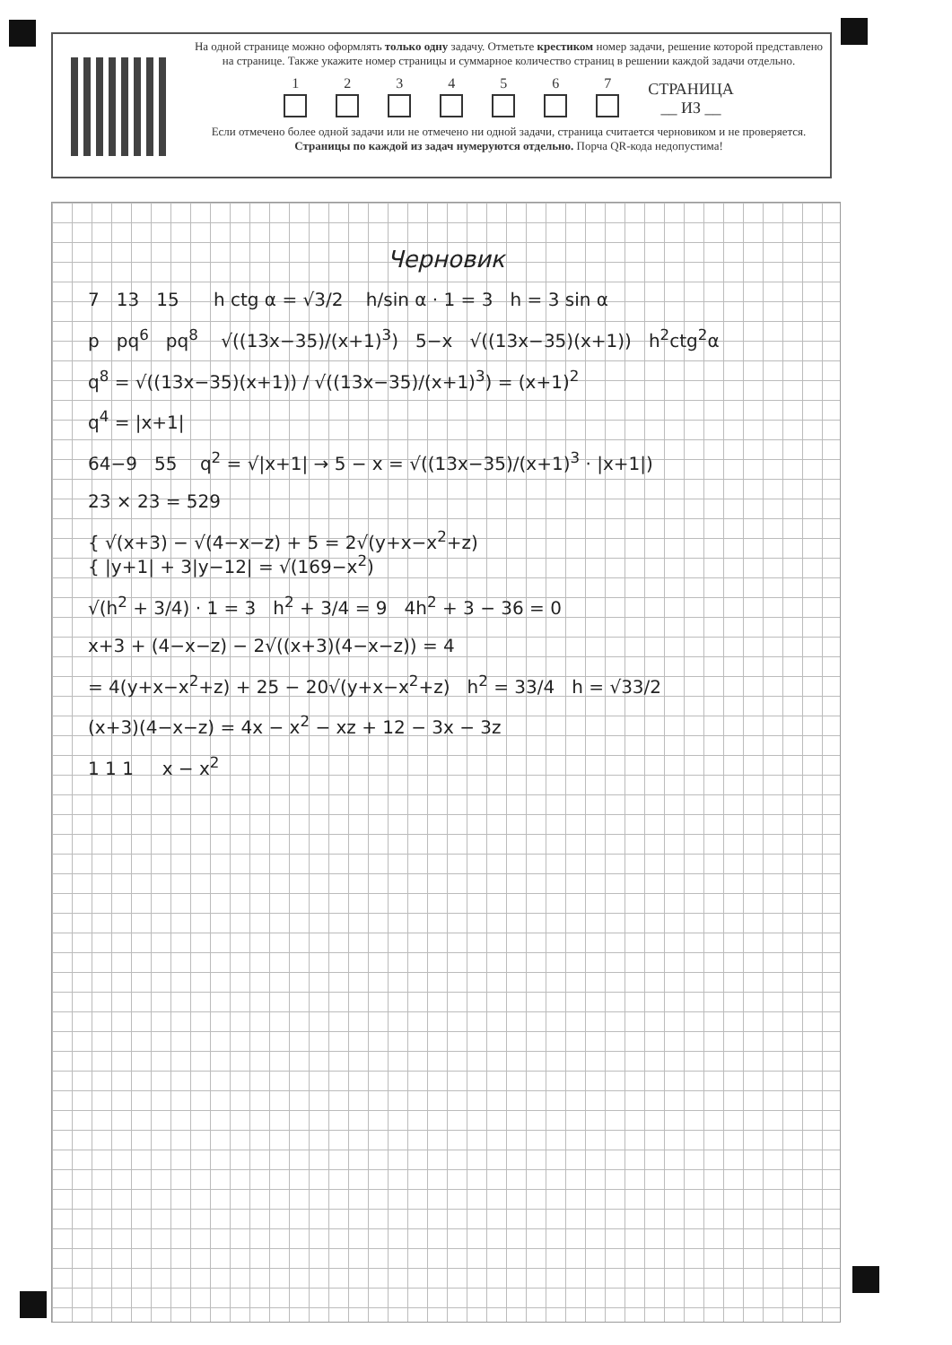На одной странице можно оформлять только одну задачу. Отметьте крестиком номер задачи, решение которой представлено на странице. Также укажите номер страницы и суммарное количество страниц в решении каждой задачи отдельно.
1
2
3
4
5
6
7
СТРАНИЦА
__ ИЗ __
Если отмечено более одной задачи или не отмечено ни одной задачи, страница считается черновиком и не проверяется. Страницы по каждой из задач нумеруются отдельно. Порча QR-кода недопустима!
Черновик
7 13 15 h ctg α = √3/2 h/sin α · 1 = 3 h = 3 sin α
p pq<sup>6</sup> pq<sup>8</sup> √((13x−35)/(x+1)<sup>3</sup>) 5−x √((13x−35)(x+1)) h<sup>2</sup>ctg<sup>2</sup>α
q<sup>8</sup> = √((13x−35)(x+1)) / √((13x−35)/(x+1)<sup>3</sup>) = (x+1)<sup>2</sup>
q<sup>4</sup> = |x+1|
64−9 55 q<sup>2</sup> = √|x+1| → 5 − x = √((13x−35)/(x+1)<sup>3</sup> · |x+1|)
23 × 23 = 529
{ √(x+3) − √(4−x−z) + 5 = 2√(y+x−x<sup>2</sup>+z)
{ |y+1| + 3|y−12| = √(169−x<sup>2</sup>)
√(h<sup>2</sup> + 3/4) · 1 = 3 h<sup>2</sup> + 3/4 = 9 4h<sup>2</sup> + 3 − 36 = 0
x+3 + (4−x−z) − 2√((x+3)(4−x−z)) = 4
= 4(y+x−x<sup>2</sup>+z) + 25 − 20√(y+x−x<sup>2</sup>+z) h<sup>2</sup> = 33/4 h = √33/2
(x+3)(4−x−z) = 4x − x<sup>2</sup> − xz + 12 − 3x − 3z
1 1 1 x − x<sup>2</sup>